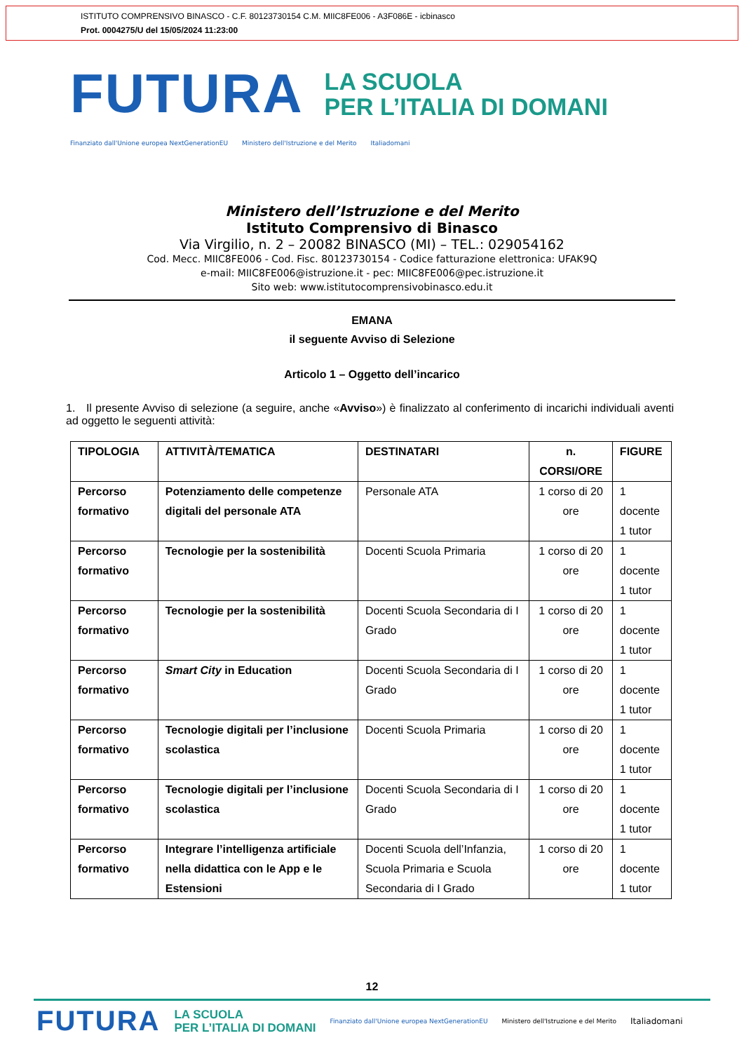ISTITUTO COMPRENSIVO BINASCO - C.F. 80123730154 C.M. MIIC8FE006 - A3F086E - icbinasco
Prot. 0004275/U del 15/05/2024 11:23:00
FUTURA
LA SCUOLA
PER L’ITALIA DI DOMANI
Finanziato dall'Unione europea NextGenerationEU Ministero dell'Istruzione e del Merito Italiadomani
Ministero dell’Istruzione e del Merito
Istituto Comprensivo di Binasco
Via Virgilio, n. 2 – 20082 BINASCO (MI) – TEL.: 029054162
Cod. Mecc. MIIC8FE006 - Cod. Fisc. 80123730154 - Codice fatturazione elettronica: UFAK9Q
e-mail: MIIC8FE006@istruzione.it - pec: MIIC8FE006@pec.istruzione.it
Sito web: www.istitutocomprensivobinasco.edu.it
EMANA
il seguente Avviso di Selezione
Articolo 1 – Oggetto dell’incarico
1. Il presente Avviso di selezione (a seguire, anche «Avviso») è finalizzato al conferimento di incarichi individuali aventi ad oggetto le seguenti attività:
| TIPOLOGIA | ATTIVITÀ/TEMATICA | DESTINATARI | n. CORSI/ORE | FIGURE |
| --- | --- | --- | --- | --- |
| Percorso formativo | Potenziamento delle competenze digitali del personale ATA | Personale ATA | 1 corso di 20 ore | 1 docente 1 tutor |
| Percorso formativo | Tecnologie per la sostenibilità | Docenti Scuola Primaria | 1 corso di 20 ore | 1 docente 1 tutor |
| Percorso formativo | Tecnologie per la sostenibilità | Docenti Scuola Secondaria di I Grado | 1 corso di 20 ore | 1 docente 1 tutor |
| Percorso formativo | Smart City in Education | Docenti Scuola Secondaria di I Grado | 1 corso di 20 ore | 1 docente 1 tutor |
| Percorso formativo | Tecnologie digitali per l’inclusione scolastica | Docenti Scuola Primaria | 1 corso di 20 ore | 1 docente 1 tutor |
| Percorso formativo | Tecnologie digitali per l’inclusione scolastica | Docenti Scuola Secondaria di I Grado | 1 corso di 20 ore | 1 docente 1 tutor |
| Percorso formativo | Integrare l’intelligenza artificiale nella didattica con le App e le Estensioni | Docenti Scuola dell’Infanzia, Scuola Primaria e Scuola Secondaria di I Grado | 1 corso di 20 ore | 1 docente 1 tutor |
12
FUTURA LA SCUOLA
PER L’ITALIA DI DOMANI Finanziato dall'Unione europea NextGenerationEU Ministero dell'Istruzione e del Merito Italiadomani